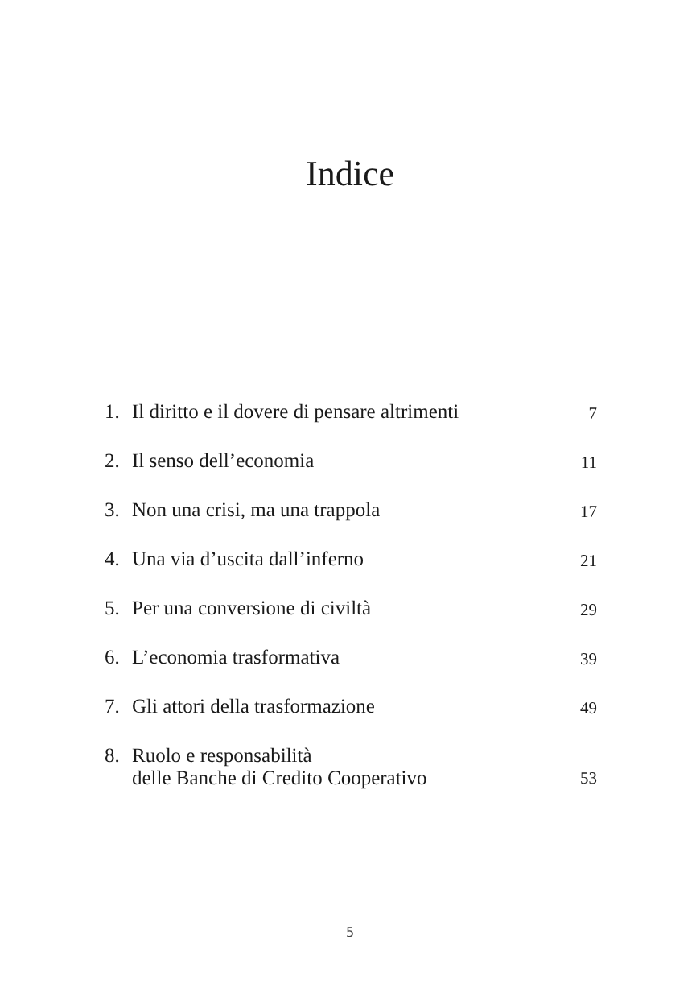Indice
| 1. | Il diritto e il dovere di pensare altrimenti | 7 |
| 2. | Il senso dell’economia | 11 |
| 3. | Non una crisi, ma una trappola | 17 |
| 4. | Una via d’uscita dall’inferno | 21 |
| 5. | Per una conversione di civiltà | 29 |
| 6. | L’economia trasformativa | 39 |
| 7. | Gli attori della trasformazione | 49 |
| 8. | Ruolo e responsabilità delle Banche di Credito Cooperativo | 53 |
5